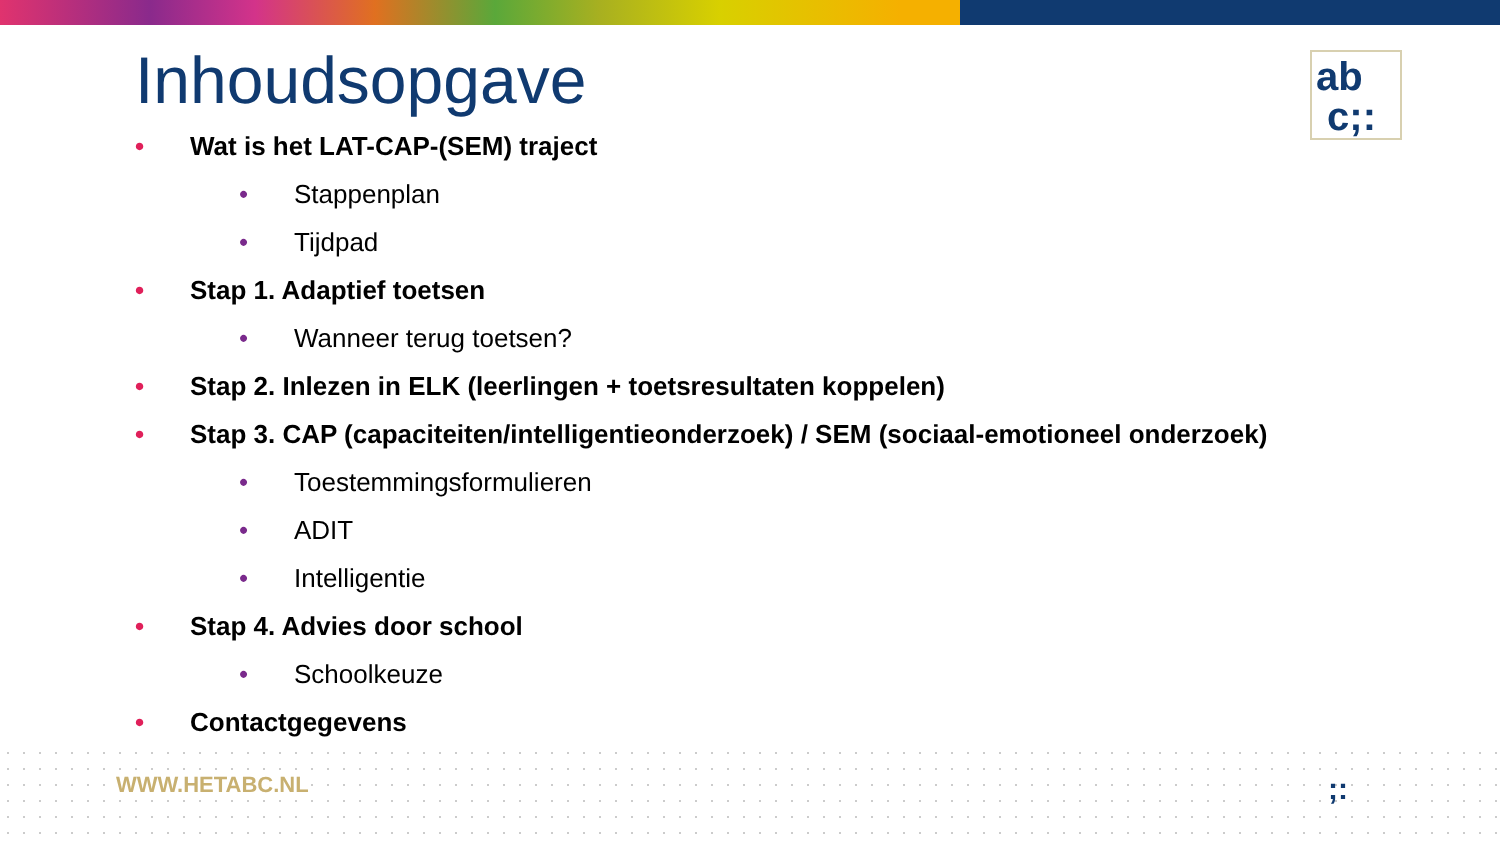Inhoudsopgave
ab
c;:
• Wat is het LAT-CAP-(SEM) traject
• Stappenplan
• Tijdpad
• Stap 1. Adaptief toetsen
• Wanneer terug toetsen?
• Stap 2. Inlezen in ELK (leerlingen + toetsresultaten koppelen)
• Stap 3. CAP (capaciteiten/intelligentieonderzoek) / SEM (sociaal-emotioneel onderzoek)
• Toestemmingsformulieren
• ADIT
• Intelligentie
• Stap 4. Advies door school
• Schoolkeuze
• Contactgegevens
WWW.HETABC.NL ;: